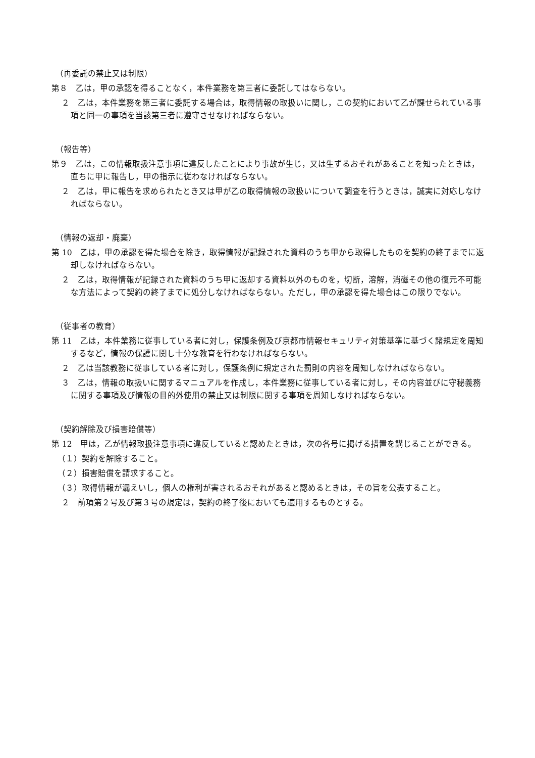（再委託の禁止又は制限）
第８　乙は，甲の承認を得ることなく，本件業務を第三者に委託してはならない。
２　乙は，本件業務を第三者に委託する場合は，取得情報の取扱いに関し，この契約において乙が課せられている事項と同一の事項を当該第三者に遵守させなければならない。
（報告等）
第９　乙は，この情報取扱注意事項に違反したことにより事故が生じ，又は生ずるおそれがあることを知ったときは，直ちに甲に報告し，甲の指示に従わなければならない。
２　乙は，甲に報告を求められたとき又は甲が乙の取得情報の取扱いについて調査を行うときは，誠実に対応しなければならない。
（情報の返却・廃棄）
第 10　乙は，甲の承認を得た場合を除き，取得情報が記録された資料のうち甲から取得したものを契約の終了までに返却しなければならない。
２　乙は，取得情報が記録された資料のうち甲に返却する資料以外のものを，切断，溶解，消磁その他の復元不可能な方法によって契約の終了までに処分しなければならない。ただし，甲の承認を得た場合はこの限りでない。
（従事者の教育）
第 11　乙は，本件業務に従事している者に対し，保護条例及び京都市情報セキュリティ対策基準に基づく諸規定を周知するなど，情報の保護に関し十分な教育を行わなければならない。
２　乙は当該教務に従事している者に対し，保護条例に規定された罰則の内容を周知しなければならない。
３　乙は，情報の取扱いに関するマニュアルを作成し，本件業務に従事している者に対し，その内容並びに守秘義務に関する事項及び情報の目的外使用の禁止又は制限に関する事項を周知しなければならない。
（契約解除及び損害賠償等）
第 12　甲は，乙が情報取扱注意事項に違反していると認めたときは，次の各号に掲げる措置を講じることができる。
（１）契約を解除すること。
（２）損害賠償を請求すること。
（３）取得情報が漏えいし，個人の権利が害されるおそれがあると認めるときは，その旨を公表すること。
２　前項第２号及び第３号の規定は，契約の終了後においても適用するものとする。